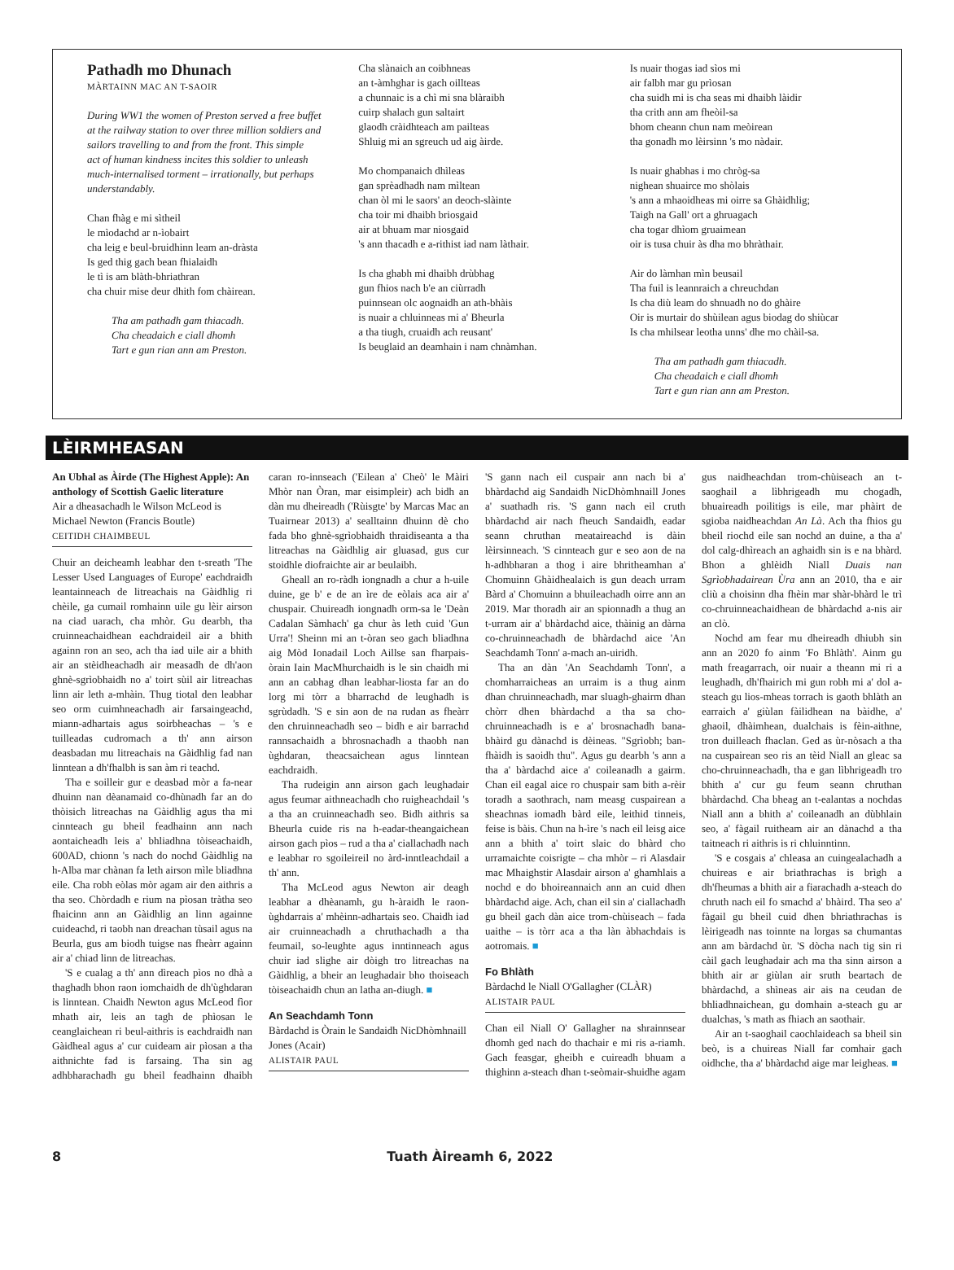Pathadh mo Dhunach
MÀRTAINN MAC AN T-SAOIR
During WW1 the women of Preston served a free buffet
at the railway station to over three million soldiers and
sailors travelling to and from the front. This simple
act of human kindness incites this soldier to unleash
much-internalised torment – irrationally, but perhaps
understandably.
Chan fhàg e mi sìtheil
le mìodachd ar n-ìobairt
cha leig e beul-bruidhinn leam an-dràsta
Is ged thig gach bean fhialaidh
le tì is am blàth-bhriathran
cha chuir mise deur dhith fom chàirean.
Tha am pathadh gam thiacadh.
Cha cheadaich e ciall dhomh
Tart e gun rian ann am Preston.
Cha slànaich an coibhneas
an t-àmhghar is gach oillteas
a chunnaic is a chì mi sna blàraibh
cuirp shalach gun saltairt
glaodh cràidhteach am pailteas
Shluig mi an sgreuch ud aig àirde.
Mo chompanaich dhìleas
gan sprèadhadh nam mìltean
chan òl mi le saors' an deoch-slàinte
cha toir mi dhaibh briosgaid
air at bhuam mar niosgaid
's ann thacadh e a-rithist iad nam làthair.
Is cha ghabh mi dhaibh drùbhag
gun fhios nach b'e an ciùrradh
puinnsean olc aognaidh an ath-bhàis
is nuair a chluinneas mi a' Bheurla
a tha tiugh, cruaidh ach reusant'
Is beuglaid an deamhain i nam chnàmhan.
Is nuair thogas iad sìos mi
air falbh mar gu prìosan
cha suidh mi is cha seas mi dhaibh làidir
tha crith ann am fheòil-sa
bhom cheann chun nam meòirean
tha gonadh mo lèirsinn 's mo nàdair.
Is nuair ghabhas i mo chròg-sa
nighean shuairce mo shòlais
's ann a mhaoidheas mi oirre sa Ghàidhlig;
Taigh na Gall' ort a ghruagach
cha togar dhìom gruaimean
oir is tusa chuir às dha mo bhràthair.
Air do làmhan mìn beusail
Tha fuil is leannraich a chreuchdan
Is cha diù leam do shnuadh no do ghàire
Oir is murtair do shùilean agus biodag do shiùcar
Is cha mhilsear leotha unns' dhe mo chàil-sa.
Tha am pathadh gam thiacadh.
Cha cheadaich e ciall dhomh
Tart e gun rian ann am Preston.
LÈIRMHEASAN
An Ubhal as Àirde (The Highest Apple): An anthology of Scottish Gaelic literature
Air a dheasachadh le Wilson McLeod is Michael Newton (Francis Boutle)
CEITIDH CHAIMBEUL
Chuir an deicheamh leabhar den t-sreath 'The Lesser Used Languages of Europe' eachdraidh leantainneach de litreachais na Gàidhlig ri chèile, ga cumail romhainn uile gu lèir airson na ciad uarach, cha mhòr. Gu dearbh, tha cruinneachaidhean eachdraideil air a bhith againn ron an seo, ach tha iad uile air a bhith air an stèidheachadh air measadh de dh'aon ghnè-sgrìobhaidh no a' toirt sùil air litreachas linn air leth a-mhàin. Thug tiotal den leabhar seo orm cuimhneachadh air farsaingeachd, miann-adhartais agus soirbheachas – 's e tuilleadas cudromach a th' ann airson deasbadan mu litreachais na Gàidhlig fad nan linntean a dh'fhalbh is san àm ri teachd.
Tha e soilleir gur e deasbad mòr a fa-near dhuinn nan dèanamaid co-dhùnadh far an do thòisich litreachas na Gàidhlig agus tha mi cinnteach gu bheil feadhainn ann nach aontaicheadh leis a' bhliadhna tòiseachaidh, 600AD, chionn 's nach do nochd Gàidhlig na h-Alba mar chànan fa leth airson mìle bliadhna eile. Cha robh eòlas mòr agam air den aithris a tha seo. Chòrdadh e rium na pìosan tràtha seo fhaicinn ann an Gàidhlig an linn againne cuideachd, ri taobh nan dreachan tùsail agus na Beurla, gus am biodh tuigse nas fheàrr againn air a' chiad linn de litreachas.
'S e cualag a th' ann dìreach pìos no dhà a thaghadh bhon raon iomchaidh de dh'ùghdaran is linntean. Chaidh Newton agus McLeod fìor mhath air, leis an tagh de phìosan le ceanglaichean ri beul-aithris is eachdraidh nan Gàidheal agus a' cur cuideam air pìosan a tha aithnichte fad is farsaing. Tha sin ag adhbharachadh gu bheil feadhainn dhaibh caran ro-innseach ('Eilean a' Cheò' le Màiri Mhòr nan Òran, mar eisimpleir) ach bidh an dàn mu dheireadh ('Rùisgte' by Marcas Mac an Tuairnear 2013) a' sealltainn dhuinn dè cho fada bho ghnè-sgrìobhaidh thraidiseanta a tha litreachas na Gàidhlig air gluasad, gus cur stoidhle diofraichte air ar beulaibh.
Gheall an ro-ràdh iongnadh a chur a h-uile duine, ge b' e de an ìre de eòlais aca air a' chuspair. Chuireadh iongnadh orm-sa le 'Deàn Cadalan Sàmhach' ga chur às leth cuid 'Gun Urra'! Sheinn mi an t-òran seo gach bliadhna aig Mòd Ionadail Loch Aillse san fharpais-òrain Iain MacMhurchaidh is le sin chaidh mi ann an cabhag dhan leabhar-liosta far an do lorg mi tòrr a bharrachd de leughadh is sgrùdadh. 'S e sin aon de na rudan as fheàrr den chruinneachadh seo – bidh e air barrachd rannsachaidh a bhrosnachadh a thaobh nan ùghdaran, theacsaichean agus linntean eachdraidh.
Tha rudeigin ann airson gach leughadair agus feumar aithneachadh cho ruigheachdail 's a tha an cruinneachadh seo. Bidh aithris sa Bheurla cuide ris na h-eadar-theangaichean airson gach pìos – rud a tha a' ciallachadh nach e leabhar ro sgoileireil no àrd-inntleachdail a th' ann.
Tha McLeod agus Newton air deagh leabhar a dhèanamh, gu h-àraidh le raon-ùghdarrais a' mhèinn-adhartais seo. Chaidh iad air cruinneachadh a chruthachadh a tha feumail, so-leughte agus inntinneach agus chuir iad slighe air dòigh tro litreachas na Gàidhlig, a bheir an leughadair bho thoiseach tòiseachaidh chun an latha an-diugh. ■
An Seachdamh Tonn
Bàrdachd is Òrain le Sandaidh NicDhòmhnaill Jones (Acair)
ALISTAIR PAUL
'S gann nach eil cuspair ann nach bi a' bhàrdachd aig Sandaidh NicDhòmhnaill Jones a' suathadh ris. 'S gann nach eil cruth bhàrdachd air nach fheuch Sandaidh, eadar seann chruthan meataireachd is dàin lèirsinneach. 'S cinnteach gur e seo aon de na h-adhbharan a thog i aire bhritheamhan a' Chomuinn Ghàidhealaich is gun deach urram Bàrd a' Chomuinn a bhuileachadh oirre ann an 2019. Mar thoradh air an spionnadh a thug an t-urram air a' bhàrdachd aice, thàinig an dàrna co-chruinneachadh de bhàrdachd aice 'An Seachdamh Tonn' a-mach an-uiridh.
Tha an dàn 'An Seachdamh Tonn', a chomharraicheas an urraim is a thug ainm dhan chruinneachadh, mar sluagh-ghairm dhan chòrr dhen bhàrdachd a tha sa cho-chruinneachadh is e a' brosnachadh bana-bhàird gu dànachd is dèineas. "Sgrìobh; ban-fhàidh is saoidh thu". Agus gu dearbh 's ann a tha a' bàrdachd aice a' coileanadh a gairm. Chan eil eagal aice ro chuspair sam bith a-rèir toradh a saothrach, nam measg cuspairean a sheachnas iomadh bàrd eile, leithid tinneis, feise is bàis. Chun na h-ìre 's nach eil leisg aice ann a bhith a' toirt slaic do bhàrd cho urramaichte coisrigte – cha mhòr – ri Alasdair mac Mhaighstir Alasdair airson a' ghamhlais a nochd e do bhoireannaich ann an cuid dhen bhàrdachd aige. Ach, chan eil sin a' ciallachadh gu bheil gach dàn aice trom-chùiseach – fada uaithe – is tòrr aca a tha làn àbhachdais is aotromais. ■
Fo Bhlàth
Bàrdachd le Niall O'Gallagher (CLÀR)
ALISTAIR PAUL
Chan eil Niall O' Gallagher na shrainnsear dhomh ged nach do thachair e mi ris a-riamh. Gach feasgar, gheibh e cuireadh bhuam a thighinn a-steach dhan t-seòmair-shuidhe agam gus naidheachdan trom-chùiseach an t-saoghail a lìbhrigeadh mu chogadh, bhuaireadh poilitigs is eile, mar phàirt de sgioba naidheachdan An Là. Ach tha fhios gu bheil riochd eile san nochd an duine, a tha a' dol calg-dhìreach an aghaidh sin is e na bhàrd. Bhon a ghlèidh Niall Duais nan Sgrìobhadairean Ùra ann an 2010, tha e air cliù a choisinn dha fhèin mar shàr-bhàrd le trì co-chruinneachaidhean de bhàrdachd a-nis air an clò.
Nochd am fear mu dheireadh dhiubh sin ann an 2020 fo ainm 'Fo Bhlàth'. Ainm gu math freagarrach, oir nuair a theann mi ri a leughadh, dh'fhairich mi gun robh mi a' dol a-steach gu lios-mheas torrach is gaoth bhlàth an earraich a' giùlan fàilidhean na bàidhe, a' ghaoil, dhàimhean, dualchais is fèin-aithne, tron duilleach fhaclan. Ged as ùr-nòsach a tha na cuspairean seo ris an tèid Niall an gleac sa cho-chruinneachadh, tha e gan lìbhrigeadh tro bhith a' cur gu feum seann chruthan bhàrdachd. Cha bheag an t-ealantas a nochdas Niall ann a bhith a' coileanadh an dùbhlain seo, a' fàgail ruitheam air an dànachd a tha taitneach ri aithris is ri chluinntinn.
'S e cosgais a' chleasa an cuingealachadh a chuireas e air briathrachas is brìgh a dh'fheumas a bhith air a fiarachadh a-steach do chruth nach eil fo smachd a' bhàird. Tha seo a' fàgail gu bheil cuid dhen bhriathrachas is lèirigeadh nas toinnte na lorgas sa chumantas ann am bàrdachd ùr. 'S dòcha nach tig sin ri càil gach leughadair ach ma tha sinn airson a bhith air ar giùlan air sruth beartach de bhàrdachd, a shìneas air ais na ceudan de bhliadhnaichean, gu domhain a-steach gu ar dualchas, 's math as fhiach an saothair.
Air an t-saoghail caochlaideach sa bheil sin beò, is a chuireas Niall far comhair gach oidhche, tha a' bhàrdachd aige mar leigheas. ■
8 Tuath Àireamh 6, 2022